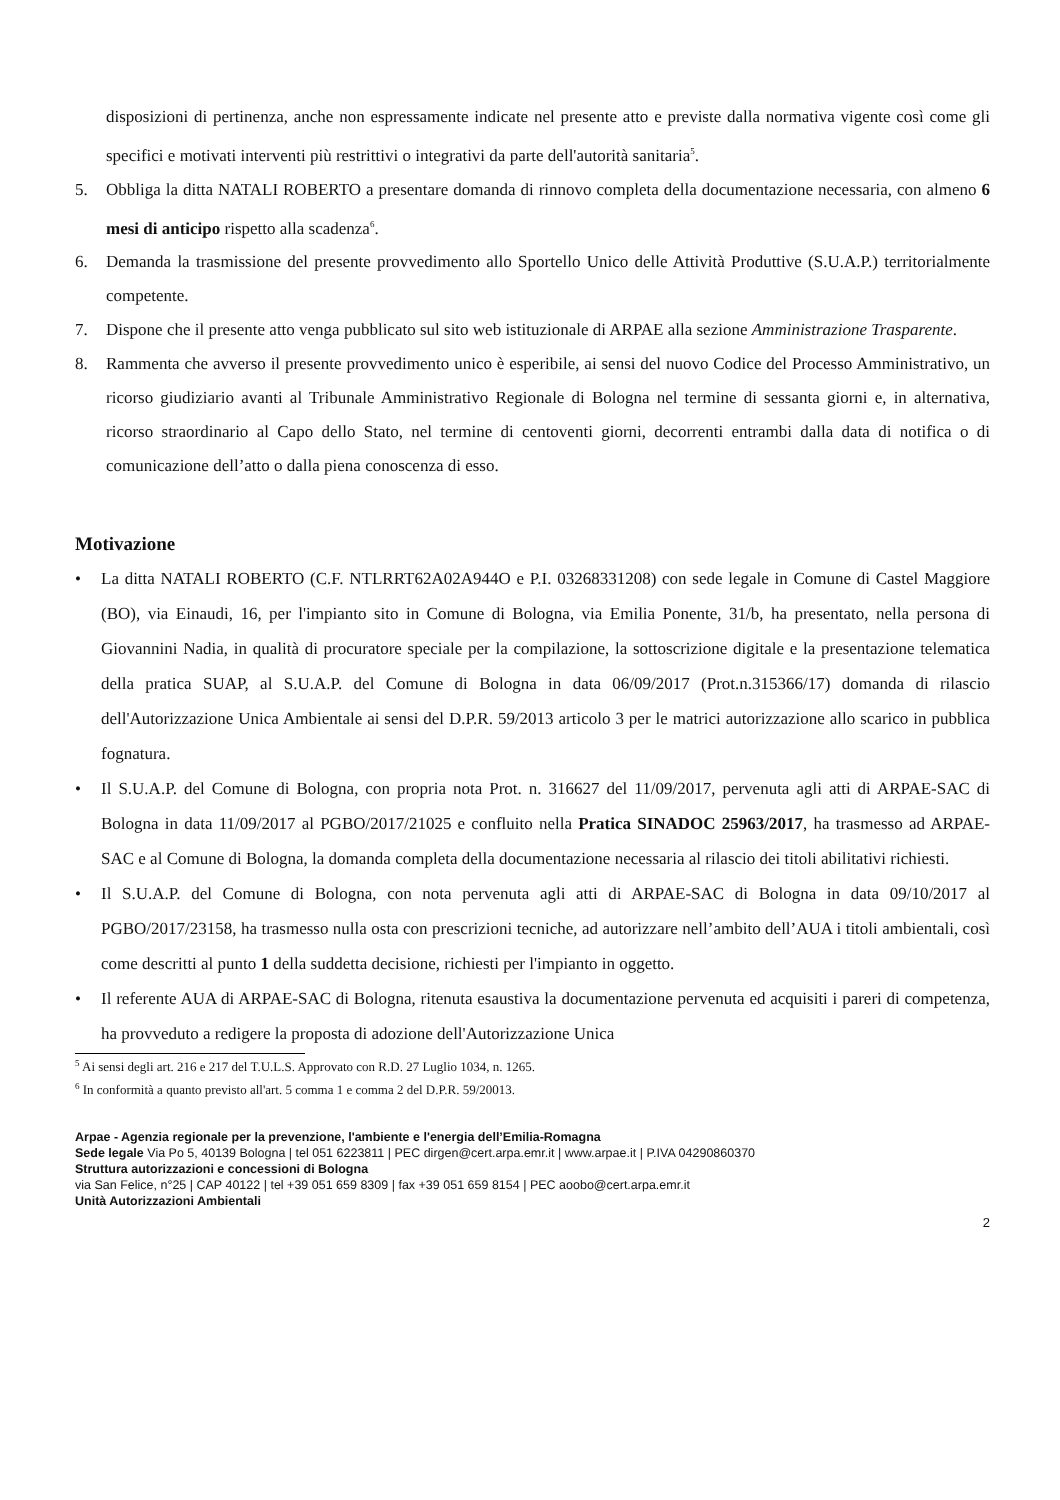disposizioni di pertinenza, anche non espressamente indicate nel presente atto e previste dalla normativa vigente così come gli specifici e motivati interventi più restrittivi o integrativi da parte dell'autorità sanitaria<sup>5</sup>.
5. Obbliga la ditta NATALI ROBERTO a presentare domanda di rinnovo completa della documentazione necessaria, con almeno 6 mesi di anticipo rispetto alla scadenza<sup>6</sup>.
6. Demanda la trasmissione del presente provvedimento allo Sportello Unico delle Attività Produttive (S.U.A.P.) territorialmente competente.
7. Dispone che il presente atto venga pubblicato sul sito web istituzionale di ARPAE alla sezione Amministrazione Trasparente.
8. Rammenta che avverso il presente provvedimento unico è esperibile, ai sensi del nuovo Codice del Processo Amministrativo, un ricorso giudiziario avanti al Tribunale Amministrativo Regionale di Bologna nel termine di sessanta giorni e, in alternativa, ricorso straordinario al Capo dello Stato, nel termine di centoventi giorni, decorrenti entrambi dalla data di notifica o di comunicazione dell’atto o dalla piena conoscenza di esso.
Motivazione
• La ditta NATALI ROBERTO (C.F. NTLRRT62A02A944O e P.I. 03268331208) con sede legale in Comune di Castel Maggiore (BO), via Einaudi, 16, per l'impianto sito in Comune di Bologna, via Emilia Ponente, 31/b, ha presentato, nella persona di Giovannini Nadia, in qualità di procuratore speciale per la compilazione, la sottoscrizione digitale e la presentazione telematica della pratica SUAP, al S.U.A.P. del Comune di Bologna in data 06/09/2017 (Prot.n.315366/17) domanda di rilascio dell'Autorizzazione Unica Ambientale ai sensi del D.P.R. 59/2013 articolo 3 per le matrici autorizzazione allo scarico in pubblica fognatura.
• Il S.U.A.P. del Comune di Bologna, con propria nota Prot. n. 316627 del 11/09/2017, pervenuta agli atti di ARPAE-SAC di Bologna in data 11/09/2017 al PGBO/2017/21025 e confluito nella Pratica SINADOC 25963/2017, ha trasmesso ad ARPAE-SAC e al Comune di Bologna, la domanda completa della documentazione necessaria al rilascio dei titoli abilitativi richiesti.
• Il S.U.A.P. del Comune di Bologna, con nota pervenuta agli atti di ARPAE-SAC di Bologna in data 09/10/2017 al PGBO/2017/23158, ha trasmesso nulla osta con prescrizioni tecniche, ad autorizzare nell’ambito dell’AUA i titoli ambientali, così come descritti al punto 1 della suddetta decisione, richiesti per l'impianto in oggetto.
• Il referente AUA di ARPAE-SAC di Bologna, ritenuta esaustiva la documentazione pervenuta ed acquisiti i pareri di competenza, ha provveduto a redigere la proposta di adozione dell'Autorizzazione Unica
<sup>5</sup> Ai sensi degli art. 216 e 217 del T.U.L.S. Approvato con R.D. 27 Luglio 1034, n. 1265.
<sup>6</sup> In conformità a quanto previsto all'art. 5 comma 1 e comma 2 del D.P.R. 59/20013.
Arpae - Agenzia regionale per la prevenzione, l'ambiente e l'energia dell’Emilia-Romagna
Sede legale Via Po 5, 40139 Bologna | tel 051 6223811 | PEC dirgen@cert.arpa.emr.it | www.arpae.it | P.IVA 04290860370
Struttura autorizzazioni e concessioni di Bologna
via San Felice, n°25 | CAP 40122 | tel +39 051 659 8309 | fax +39 051 659 8154 | PEC aoobo@cert.arpa.emr.it
Unità Autorizzazioni Ambientali
2